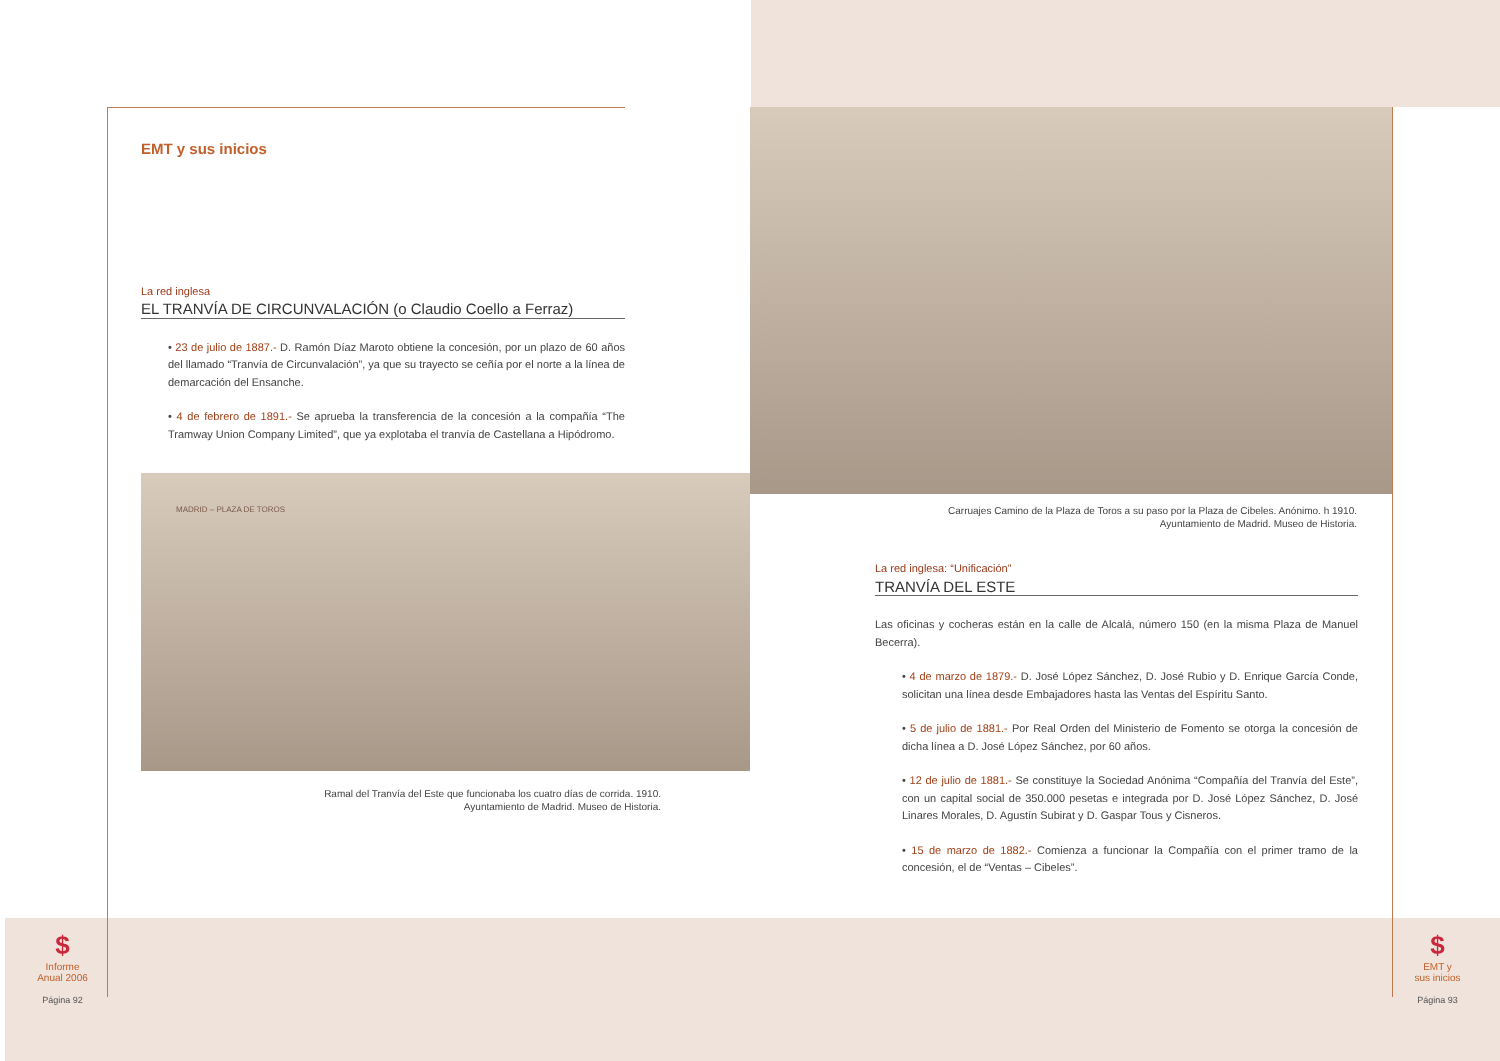EMT y sus inicios
La red inglesa
EL TRANVÍA DE CIRCUNVALACIÓN (o Claudio Coello a Ferraz)
• 23 de julio de 1887.- D. Ramón Díaz Maroto obtiene la concesión, por un plazo de 60 años del llamado “Tranvía de Circunvalación”, ya que su trayecto se ceñía por el norte a la línea de demarcación del Ensanche.
• 4 de febrero de 1891.- Se aprueba la transferencia de la concesión a la compañía “The Tramway Union Company Limited”, que ya explotaba el tranvía de Castellana a Hipódromo.
MADRID – PLAZA DE TOROS
Ramal del Tranvía del Este que funcionaba los cuatro días de corrida. 1910.
Ayuntamiento de Madrid. Museo de Historia.
Carruajes Camino de la Plaza de Toros a su paso por la Plaza de Cibeles. Anónimo. h 1910.
Ayuntamiento de Madrid. Museo de Historia.
La red inglesa: “Unificación”
TRANVÍA DEL ESTE
Las oficinas y cocheras están en la calle de Alcalá, número 150 (en la misma Plaza de Manuel Becerra).
• 4 de marzo de 1879.- D. José López Sánchez, D. José Rubio y D. Enrique García Conde, solicitan una línea desde Embajadores hasta las Ventas del Espíritu Santo.
• 5 de julio de 1881.- Por Real Orden del Ministerio de Fomento se otorga la concesión de dicha línea a D. José López Sánchez, por 60 años.
• 12 de julio de 1881.- Se constituye la Sociedad Anónima “Compañía del Tranvía del Este”, con un capital social de 350.000 pesetas e integrada por D. José López Sánchez, D. José Linares Morales, D. Agustín Subirat y D. Gaspar Tous y Cisneros.
• 15 de marzo de 1882.- Comienza a funcionar la Compañía con el primer tramo de la concesión, el de “Ventas – Cibeles”.
$
Informe
Anual 2006
Página 92
$
EMT y
sus inicios
Página 93